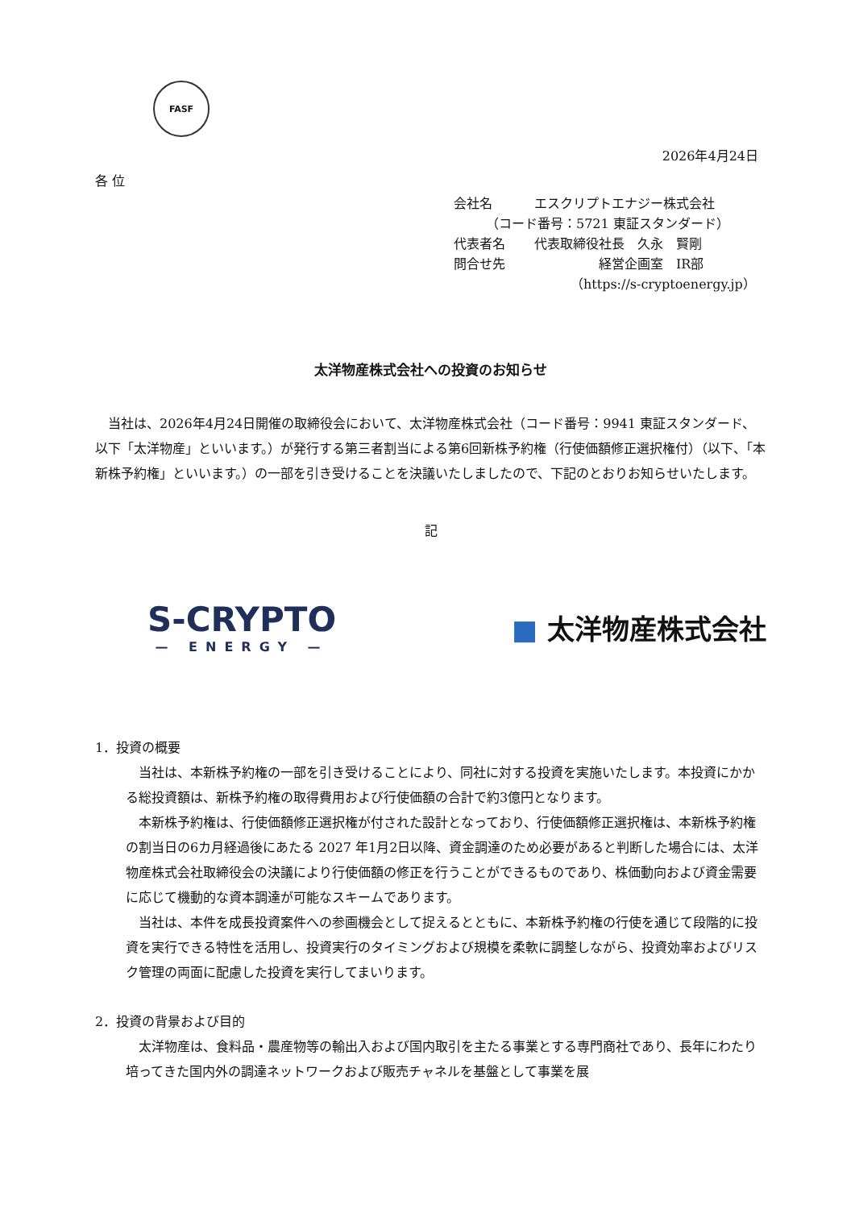FASF
2026年4月24日
各 位
会社名 エスクリプトエナジー株式会社
（コード番号：5721 東証スタンダード）
代表者名 代表取締役社長　久永　賢剛
問合せ先　　　　　経営企画室　IR部
（https://s-cryptoenergy.jp）
太洋物産株式会社への投資のお知らせ
　当社は、2026年4月24日開催の取締役会において、太洋物産株式会社（コード番号：9941 東証スタンダード、以下「太洋物産」といいます。）が発行する第三者割当による第6回新株予約権（行使価額修正選択権付）（以下、「本新株予約権」といいます。）の一部を引き受けることを決議いたしましたので、下記のとおりお知らせいたします。
記
S-CRYPTO
— ENERGY —
■ 太洋物産株式会社
1．投資の概要
　当社は、本新株予約権の一部を引き受けることにより、同社に対する投資を実施いたします。本投資にかかる総投資額は、新株予約権の取得費用および行使価額の合計で約3億円となります。
　本新株予約権は、行使価額修正選択権が付された設計となっており、行使価額修正選択権は、本新株予約権の割当日の6カ月経過後にあたる 2027 年1月2日以降、資金調達のため必要があると判断した場合には、太洋物産株式会社取締役会の決議により行使価額の修正を行うことができるものであり、株価動向および資金需要に応じて機動的な資本調達が可能なスキームであります。
　当社は、本件を成長投資案件への参画機会として捉えるとともに、本新株予約権の行使を通じて段階的に投資を実行できる特性を活用し、投資実行のタイミングおよび規模を柔軟に調整しながら、投資効率およびリスク管理の両面に配慮した投資を実行してまいります。
2．投資の背景および目的
　太洋物産は、食料品・農産物等の輸出入および国内取引を主たる事業とする専門商社であり、長年にわたり培ってきた国内外の調達ネットワークおよび販売チャネルを基盤として事業を展